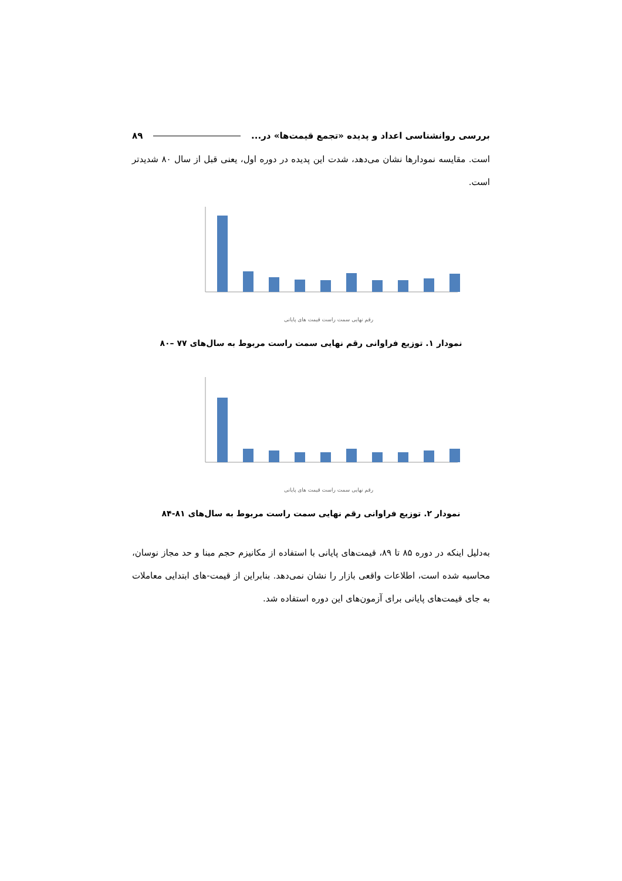بررسی روانشناسی اعداد و پدیده «تجمع قیمت‌ها» در... ۸۹
است. مقایسه نمودارها نشان می‌دهد، شدت این پدیده در دوره اول، یعنی قبل از سال ۸۰ شدیدتر است.
رقم نهایی سمت راست قیمت های پایانی
نمودار ۱. توزیع فراوانی رقم نهایی سمت راست مربوط به سال‌های ۷۷ –۸۰
رقم نهایی سمت راست قیمت های پایانی
نمودار ۲. توزیع فراوانی رقم نهایی سمت راست مربوط به سال‌های ۸۱-۸۴
به‌دلیل اینکه در دوره ۸۵ تا ۸۹، قیمت‌های پایانی با استفاده از مکانیزم حجم مبنا و حد مجاز نوسان، محاسبه شده است، اطلاعات واقعی بازار را نشان نمی‌دهد. بنابراین از قیمت-های ابتدایی معاملات به جای قیمت‌های پایانی برای آزمون‌های این دوره استفاده شد.